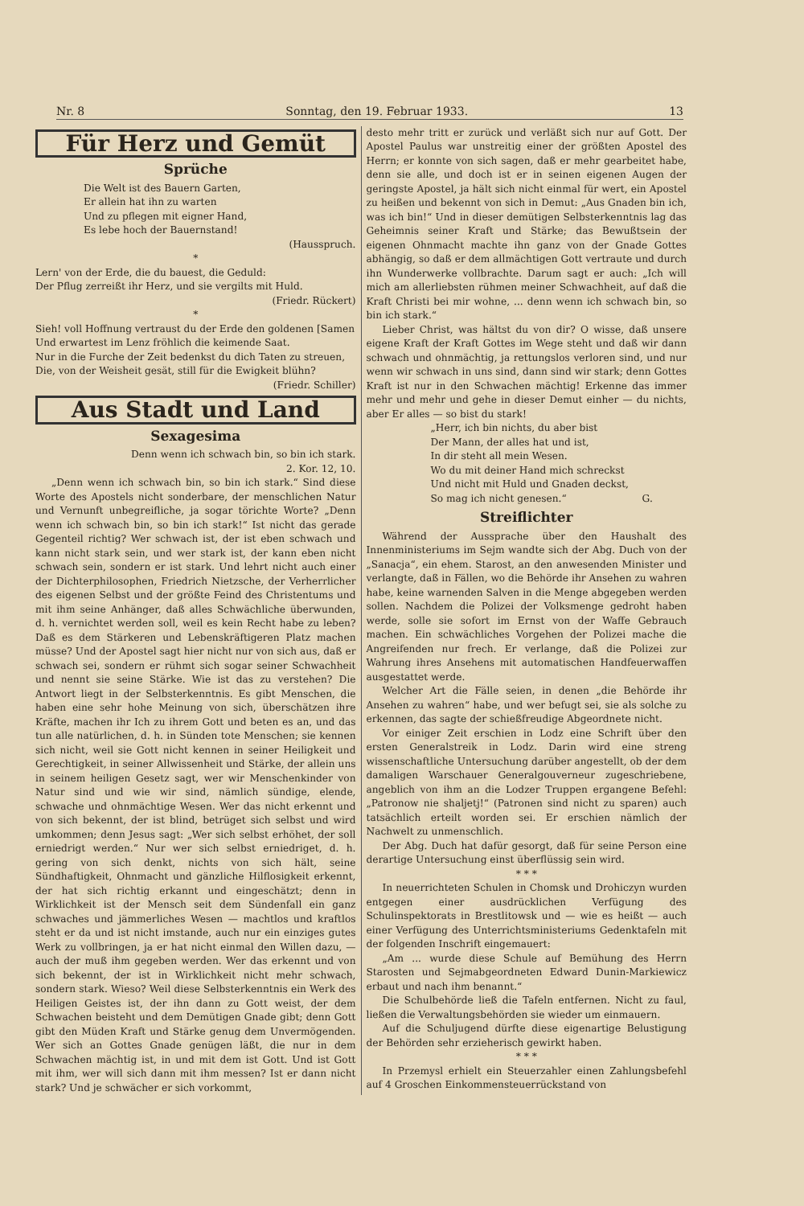Nr. 8 Sonntag, den 19. Februar 1933. 13
Für Herz und Gemüt
Sprüche
Die Welt ist des Bauern Garten,
Er allein hat ihn zu warten
Und zu pflegen mit eigner Hand,
Es lebe hoch der Bauernstand!
(Hausspruch.
*
Lern' von der Erde, die du bauest, die Geduld:
Der Pflug zerreißt ihr Herz, und sie vergilts mit Huld.
(Friedr. Rückert)
*
Sieh! voll Hoffnung vertraust du der Erde den goldenen [Samen
Und erwartest im Lenz fröhlich die keimende Saat.
Nur in die Furche der Zeit bedenkst du dich Taten zu streuen,
Die, von der Weisheit gesät, still für die Ewigkeit blühn?
(Friedr. Schiller)
Aus Stadt und Land
Sexagesima
Denn wenn ich schwach bin, so bin ich stark.
2. Kor. 12, 10.
„Denn wenn ich schwach bin, so bin ich stark.“ Sind diese Worte des Apostels nicht sonderbare, der menschlichen Natur und Vernunft unbegreifliche, ja sogar törichte Worte? „Denn wenn ich schwach bin, so bin ich stark!“ Ist nicht das gerade Gegenteil richtig? Wer schwach ist, der ist eben schwach und kann nicht stark sein, und wer stark ist, der kann eben nicht schwach sein, sondern er ist stark. Und lehrt nicht auch einer der Dichterphilosophen, Friedrich Nietzsche, der Verherrlicher des eigenen Selbst und der größte Feind des Christentums und mit ihm seine Anhänger, daß alles Schwächliche überwunden, d. h. vernichtet werden soll, weil es kein Recht habe zu leben? Daß es dem Stärkeren und Lebenskräftigeren Platz machen müsse? Und der Apostel sagt hier nicht nur von sich aus, daß er schwach sei, sondern er rühmt sich sogar seiner Schwachheit und nennt sie seine Stärke. Wie ist das zu verstehen? Die Antwort liegt in der Selbsterkenntnis. Es gibt Menschen, die haben eine sehr hohe Meinung von sich, überschätzen ihre Kräfte, machen ihr Ich zu ihrem Gott und beten es an, und das tun alle natürlichen, d. h. in Sünden tote Menschen; sie kennen sich nicht, weil sie Gott nicht kennen in seiner Heiligkeit und Gerechtigkeit, in seiner Allwissenheit und Stärke, der allein uns in seinem heiligen Gesetz sagt, wer wir Menschenkinder von Natur sind und wie wir sind, nämlich sündige, elende, schwache und ohnmächtige Wesen. Wer das nicht erkennt und von sich bekennt, der ist blind, betrüget sich selbst und wird umkommen; denn Jesus sagt: „Wer sich selbst erhöhet, der soll erniedrigt werden.“ Nur wer sich selbst erniedriget, d. h. gering von sich denkt, nichts von sich hält, seine Sündhaftigkeit, Ohnmacht und gänzliche Hilflosigkeit erkennt, der hat sich richtig erkannt und eingeschätzt; denn in Wirklichkeit ist der Mensch seit dem Sündenfall ein ganz schwaches und jämmerliches Wesen — machtlos und kraftlos steht er da und ist nicht imstande, auch nur ein einziges gutes Werk zu vollbringen, ja er hat nicht einmal den Willen dazu, — auch der muß ihm gegeben werden. Wer das erkennt und von sich bekennt, der ist in Wirklichkeit nicht mehr schwach, sondern stark. Wieso? Weil diese Selbsterkenntnis ein Werk des Heiligen Geistes ist, der ihn dann zu Gott weist, der dem Schwachen beisteht und dem Demütigen Gnade gibt; denn Gott gibt den Müden Kraft und Stärke genug dem Unvermögenden. Wer sich an Gottes Gnade genügen läßt, die nur in dem Schwachen mächtig ist, in und mit dem ist Gott. Und ist Gott mit ihm, wer will sich dann mit ihm messen? Ist er dann nicht stark? Und je schwächer er sich vorkommt,
desto mehr tritt er zurück und verläßt sich nur auf Gott. Der Apostel Paulus war unstreitig einer der größten Apostel des Herrn; er konnte von sich sagen, daß er mehr gearbeitet habe, denn sie alle, und doch ist er in seinen eigenen Augen der geringste Apostel, ja hält sich nicht einmal für wert, ein Apostel zu heißen und bekennt von sich in Demut: „Aus Gnaden bin ich, was ich bin!“ Und in dieser demütigen Selbsterkenntnis lag das Geheimnis seiner Kraft und Stärke; das Bewußtsein der eigenen Ohnmacht machte ihn ganz von der Gnade Gottes abhängig, so daß er dem allmächtigen Gott vertraute und durch ihn Wunderwerke vollbrachte. Darum sagt er auch: „Ich will mich am allerliebsten rühmen meiner Schwachheit, auf daß die Kraft Christi bei mir wohne, ... denn wenn ich schwach bin, so bin ich stark.“
Lieber Christ, was hältst du von dir? O wisse, daß unsere eigene Kraft der Kraft Gottes im Wege steht und daß wir dann schwach und ohnmächtig, ja rettungslos verloren sind, und nur wenn wir schwach in uns sind, dann sind wir stark; denn Gottes Kraft ist nur in den Schwachen mächtig! Erkenne das immer mehr und mehr und gehe in dieser Demut einher — du nichts, aber Er alles — so bist du stark!
„Herr, ich bin nichts, du aber bist
Der Mann, der alles hat und ist,
In dir steht all mein Wesen.
Wo du mit deiner Hand mich schreckst
Und nicht mit Huld und Gnaden deckst,
So mag ich nicht genesen.“ G.
Streiflichter
Während der Aussprache über den Haushalt des Innenministeriums im Sejm wandte sich der Abg. Duch von der „Sanacja“, ein ehem. Starost, an den anwesenden Minister und verlangte, daß in Fällen, wo die Behörde ihr Ansehen zu wahren habe, keine warnenden Salven in die Menge abgegeben werden sollen. Nachdem die Polizei der Volksmenge gedroht haben werde, solle sie sofort im Ernst von der Waffe Gebrauch machen. Ein schwächliches Vorgehen der Polizei mache die Angreifenden nur frech. Er verlange, daß die Polizei zur Wahrung ihres Ansehens mit automatischen Handfeuerwaffen ausgestattet werde.
Welcher Art die Fälle seien, in denen „die Behörde ihr Ansehen zu wahren“ habe, und wer befugt sei, sie als solche zu erkennen, das sagte der schießfreudige Abgeordnete nicht.
Vor einiger Zeit erschien in Lodz eine Schrift über den ersten Generalstreik in Lodz. Darin wird eine streng wissenschaftliche Untersuchung darüber angestellt, ob der dem damaligen Warschauer Generalgouverneur zugeschriebene, angeblich von ihm an die Lodzer Truppen ergangene Befehl: „Patronow nie shaljetj!“ (Patronen sind nicht zu sparen) auch tatsächlich erteilt worden sei. Er erschien nämlich der Nachwelt zu unmenschlich.
Der Abg. Duch hat dafür gesorgt, daß für seine Person eine derartige Untersuchung einst überflüssig sein wird.
* * *
In neuerrichteten Schulen in Chomsk und Drohiczyn wurden entgegen einer ausdrücklichen Verfügung des Schulinspektorats in Brestlitowsk und — wie es heißt — auch einer Verfügung des Unterrichtsministeriums Gedenktafeln mit der folgenden Inschrift eingemauert:
„Am ... wurde diese Schule auf Bemühung des Herrn Starosten und Sejmabgeordneten Edward Dunin-Markiewicz erbaut und nach ihm benannt.“
Die Schulbehörde ließ die Tafeln entfernen. Nicht zu faul, ließen die Verwaltungsbehörden sie wieder um einmauern.
Auf die Schuljugend dürfte diese eigenartige Belustigung der Behörden sehr erzieherisch gewirkt haben.
* * *
In Przemysl erhielt ein Steuerzahler einen Zahlungsbefehl auf 4 Groschen Einkommensteuerrückstand von